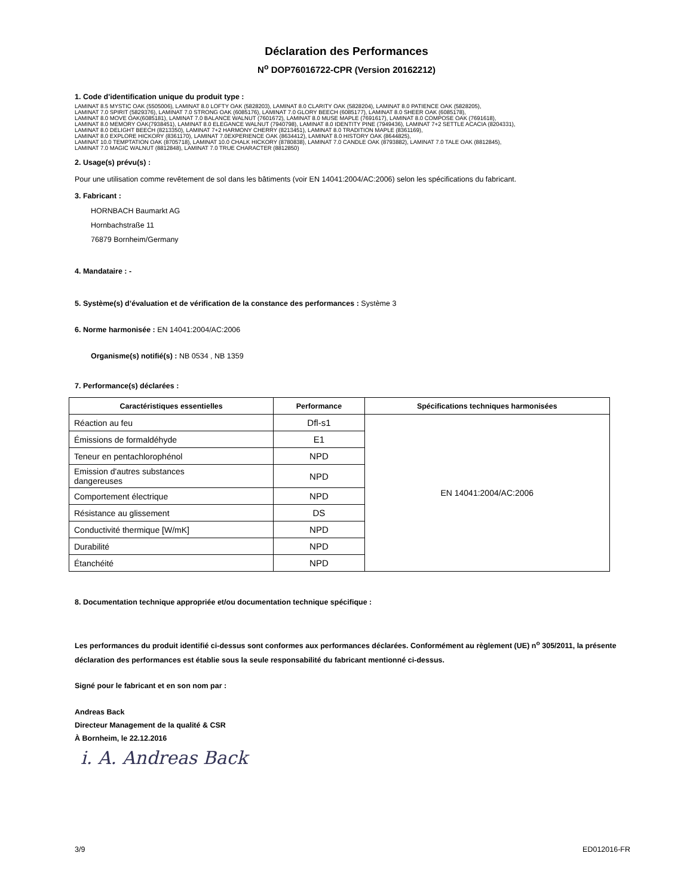Déclaration des Performances
N<sup>o</sup> DOP76016722-CPR (Version 20162212)
1. Code d'identification unique du produit type :
LAMINAT 8.5 MYSTIC OAK (5505006), LAMINAT 8.0 LOFTY OAK (5828203), LAMINAT 8.0 CLARITY OAK (5828204), LAMINAT 8.0 PATIENCE OAK (5828205),
LAMINAT 7.0 SPIRIT (5829376), LAMINAT 7.0 STRONG OAK (6085176), LAMINAT 7.0 GLORY BEECH (6085177), LAMINAT 8.0 SHEER OAK (6085178),
LAMINAT 8.0 MOVE OAK(6085181), LAMINAT 7.0 BALANCE WALNUT (7601672), LAMINAT 8.0 MUSE MAPLE (7691617), LAMINAT 8.0 COMPOSE OAK (7691618),
LAMINAT 8.0 MEMORY OAK(7938451), LAMINAT 8.0 ELEGANCE WALNUT (7940798), LAMINAT 8.0 IDENTITY PINE (7949436), LAMINAT 7+2 SETTLE ACACIA (8204331),
LAMINAT 8.0 DELIGHT BEECH (8213350), LAMINAT 7+2 HARMONY CHERRY (8213451), LAMINAT 8.0 TRADITION MAPLE (8361169),
LAMINAT 8.0 EXPLORE HICKORY (8361170), LAMINAT 7.0EXPERIENCE OAK (8634412), LAMINAT 8.0 HISTORY OAK (8644825),
LAMINAT 10.0 TEMPTATION OAK (8705718), LAMINAT 10.0 CHALK HICKORY (8780838), LAMINAT 7.0 CANDLE OAK (8793882), LAMINAT 7.0 TALE OAK (8812845),
LAMINAT 7.0 MAGIC WALNUT (8812848), LAMINAT 7.0 TRUE CHARACTER (8812850)
2. Usage(s) prévu(s) :
Pour une utilisation comme revêtement de sol dans les bâtiments (voir EN 14041:2004/AC:2006) selon les spécifications du fabricant.
3. Fabricant :
HORNBACH Baumarkt AG
Hornbachstraße 11
76879 Bornheim/Germany
4. Mandataire : -
5. Système(s) d’évaluation et de vérification de la constance des performances : Système 3
6. Norme harmonisée : EN 14041:2004/AC:2006
Organisme(s) notifié(s) : NB 0534 , NB 1359
7. Performance(s) déclarées :
| Caractéristiques essentielles | Performance | Spécifications techniques harmonisées |
| --- | --- | --- |
| Réaction au feu | Dfl-s1 | EN 14041:2004/AC:2006 |
| Émissions de formaldéhyde | E1 | |
| Teneur en pentachlorophénol | NPD | |
| Emission d'autres substances dangereuses | NPD | |
| Comportement électrique | NPD | |
| Résistance au glissement | DS | |
| Conductivité thermique [W/mK] | NPD | |
| Durabilité | NPD | |
| Étanchéité | NPD | |
8. Documentation technique appropriée et/ou documentation technique spécifique :
Les performances du produit identifié ci-dessus sont conformes aux performances déclarées. Conformément au règlement (UE) n<sup>o</sup> 305/2011, la présente déclaration des performances est établie sous la seule responsabilité du fabricant mentionné ci-dessus.
Signé pour le fabricant et en son nom par :
Andreas Back
Directeur Management de la qualité & CSR
À Bornheim, le 22.12.2016
i. A. Andreas Back
3/9 ED012016-FR